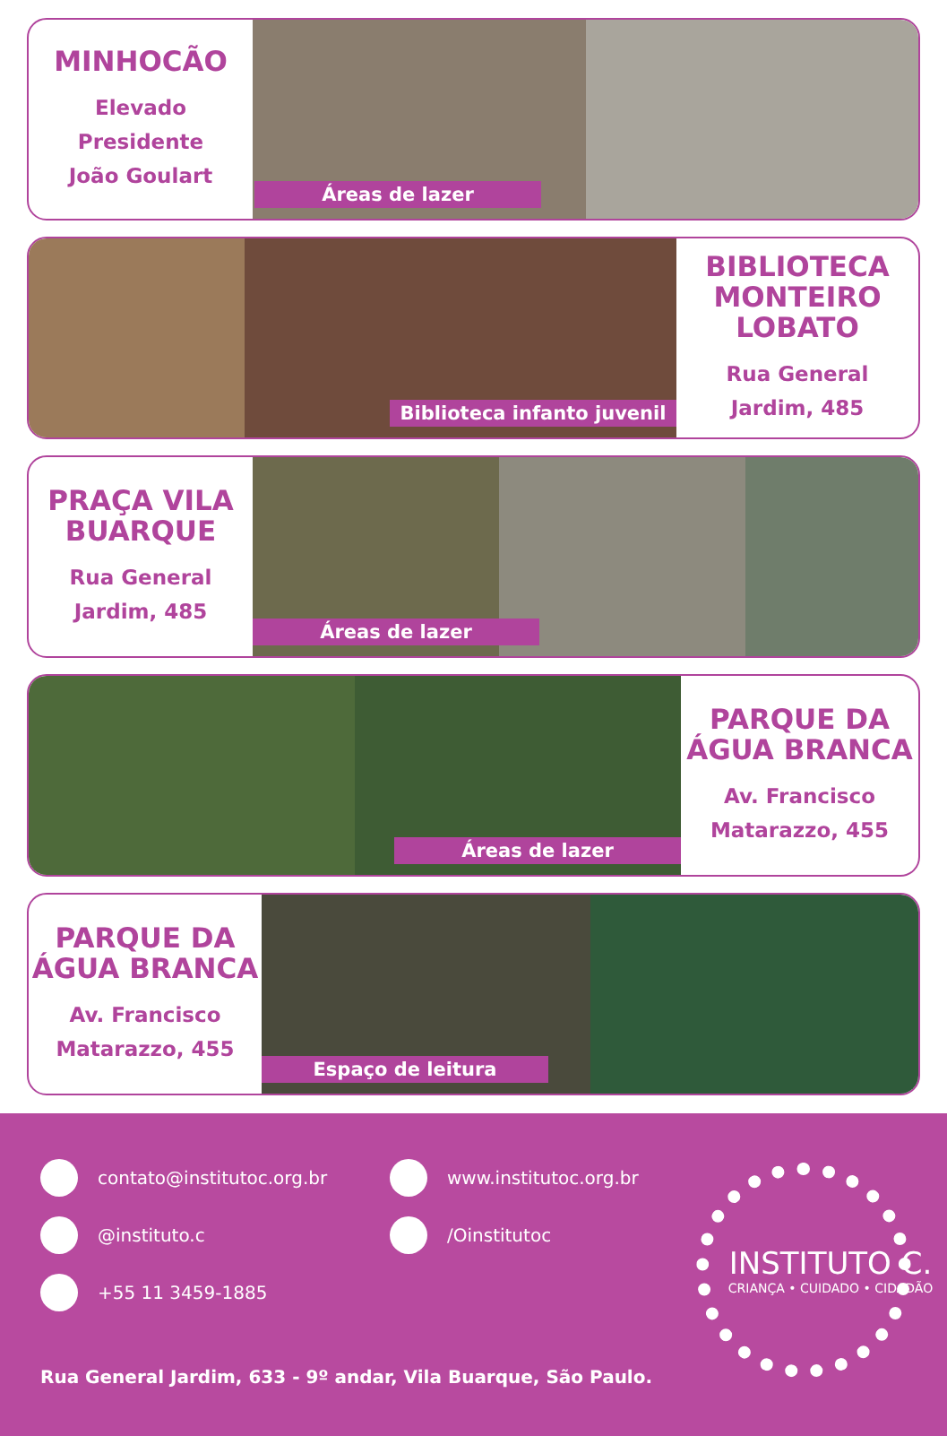MINHOCÃO
Elevado
Presidente
João Goulart
Áreas de lazer
Biblioteca infanto juvenil
BIBLIOTECA
MONTEIRO
LOBATO
Rua General
Jardim, 485
PRAÇA VILA
BUARQUE
Rua General
Jardim, 485
Áreas de lazer
Áreas de lazer
PARQUE DA
ÁGUA BRANCA
Av. Francisco
Matarazzo, 455
PARQUE DA
ÁGUA BRANCA
Av. Francisco
Matarazzo, 455
Espaço de leitura
contato@institutoc.org.br
@instituto.c
+55 11 3459-1885
www.institutoc.org.br
/Oinstitutoc
Rua General Jardim, 633 - 9º andar, Vila Buarque, São Paulo.
INSTITUTO C.
CRIANÇA • CUIDADO • CIDADÃO